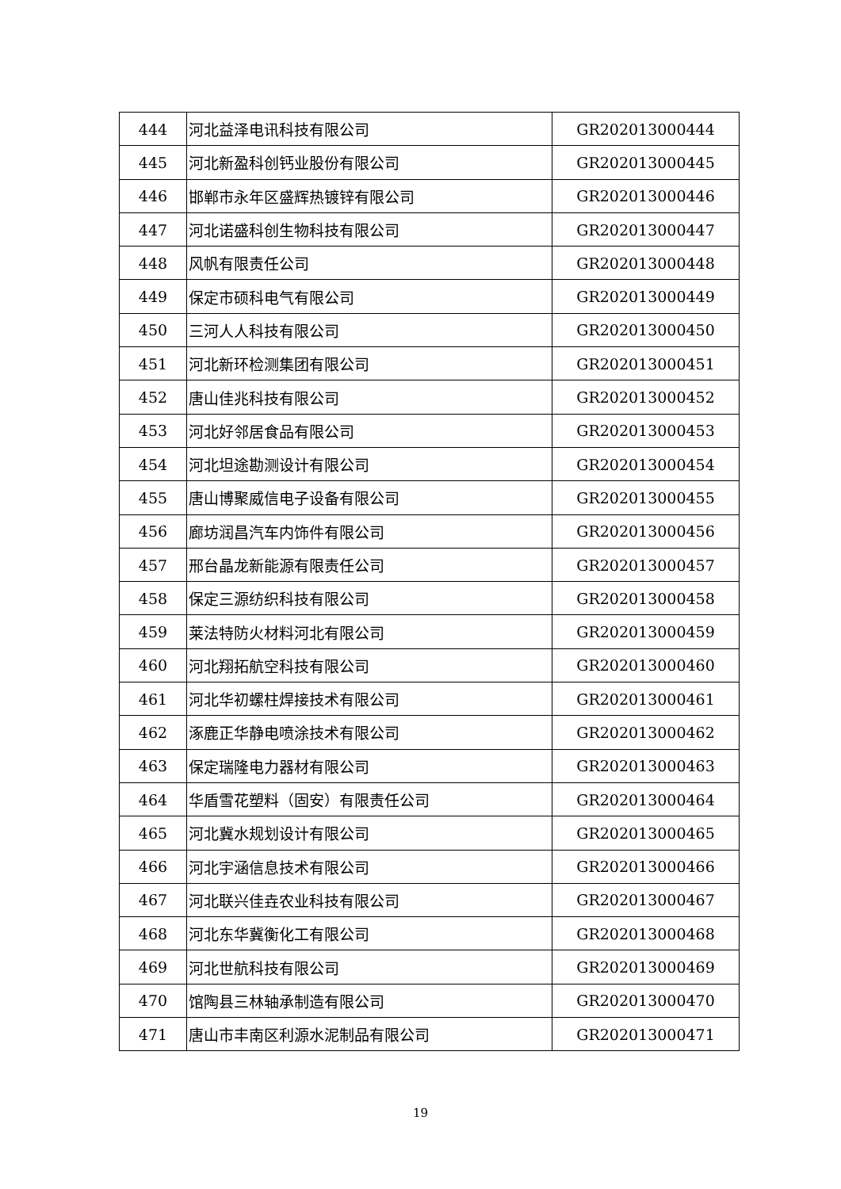| 444 | 河北益泽电讯科技有限公司 | GR202013000444 |
| 445 | 河北新盈科创钙业股份有限公司 | GR202013000445 |
| 446 | 邯郸市永年区盛辉热镀锌有限公司 | GR202013000446 |
| 447 | 河北诺盛科创生物科技有限公司 | GR202013000447 |
| 448 | 风帆有限责任公司 | GR202013000448 |
| 449 | 保定市硕科电气有限公司 | GR202013000449 |
| 450 | 三河人人科技有限公司 | GR202013000450 |
| 451 | 河北新环检测集团有限公司 | GR202013000451 |
| 452 | 唐山佳兆科技有限公司 | GR202013000452 |
| 453 | 河北好邻居食品有限公司 | GR202013000453 |
| 454 | 河北坦途勘测设计有限公司 | GR202013000454 |
| 455 | 唐山博聚威信电子设备有限公司 | GR202013000455 |
| 456 | 廊坊润昌汽车内饰件有限公司 | GR202013000456 |
| 457 | 邢台晶龙新能源有限责任公司 | GR202013000457 |
| 458 | 保定三源纺织科技有限公司 | GR202013000458 |
| 459 | 莱法特防火材料河北有限公司 | GR202013000459 |
| 460 | 河北翔拓航空科技有限公司 | GR202013000460 |
| 461 | 河北华初螺柱焊接技术有限公司 | GR202013000461 |
| 462 | 涿鹿正华静电喷涂技术有限公司 | GR202013000462 |
| 463 | 保定瑞隆电力器材有限公司 | GR202013000463 |
| 464 | 华盾雪花塑料（固安）有限责任公司 | GR202013000464 |
| 465 | 河北冀水规划设计有限公司 | GR202013000465 |
| 466 | 河北宇涵信息技术有限公司 | GR202013000466 |
| 467 | 河北联兴佳垚农业科技有限公司 | GR202013000467 |
| 468 | 河北东华冀衡化工有限公司 | GR202013000468 |
| 469 | 河北世航科技有限公司 | GR202013000469 |
| 470 | 馆陶县三林轴承制造有限公司 | GR202013000470 |
| 471 | 唐山市丰南区利源水泥制品有限公司 | GR202013000471 |
19